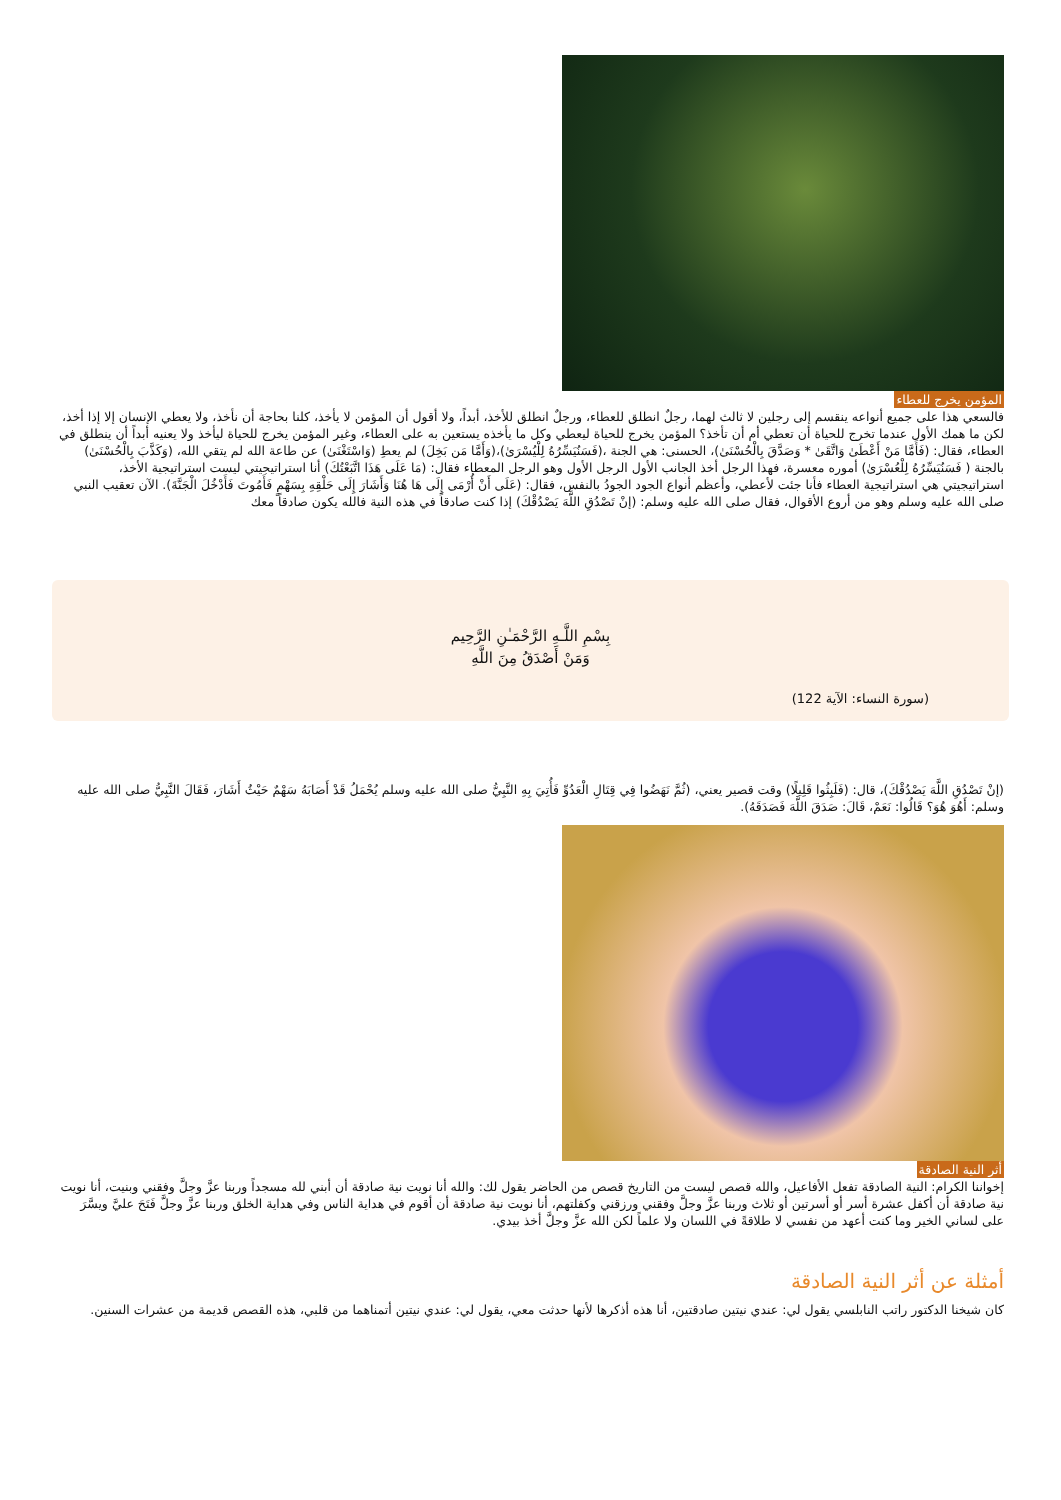المؤمن يخرج للعطاء
فالسعي هذا على جميع أنواعه ينقسم إلى رجلين لا ثالث لهما، رجلٌ انطلق للعطاء، ورجلٌ انطلق للأخذ، أبداً، ولا أقول أن المؤمن لا يأخذ، كلنا بحاجة أن نأخذ، ولا يعطي الإنسان إلا إذا أخذ، لكن ما همك الأول عندما تخرج للحياة أن تعطي أم أن تأخذ؟ المؤمن يخرج للحياة ليعطي وكل ما يأخذه يستعين به على العطاء، وغير المؤمن يخرج للحياة ليأخذ ولا يعنيه أبداً أن ينطلق في العطاء، فقال: (فَأَمَّا مَنْ أَعْطَىٰ وَاتَّقَىٰ * وَصَدَّقَ بِالْحُسْنَىٰ)، الحسنى: هي الجنة ،(فَسَنُيَسِّرُهُ لِلْيُسْرَىٰ)،(وَأَمَّا مَن بَخِلَ) لم يعطِ (وَاسْتَغْنَىٰ) عن طاعة الله لم يتقي الله، (وَكَذَّبَ بِالْحُسْنَىٰ) بالجنة ( فَسَنُيَسِّرُهُ لِلْعُسْرَىٰ) أموره معسرة، فهذا الرجل أخذ الجانب الأول الرجل الأول وهو الرجل المعطاء فقال: (مَا عَلَى هَذَا اتَّبَعْتُكَ) أنا استراتيجيتي ليست استراتيجية الأخذ، استراتيجيتي هي استراتيجية العطاء فأنا جئت لأعطي، وأعظم أنواع الجود الجودُ بالنفس، فقال: (عَلَى أَنْ أُرْمَى إِلَى هَا هُنَا وَأَشَارَ إِلَى حَلْقِهِ بِسَهْمٍ فَأَمُوتَ فَأَدْخُلَ الْجَنَّةَ). الآن تعقيب النبي صلى الله عليه وسلم وهو من أروع الأقوال، فقال صلى الله عليه وسلم: (إنْ تَصْدُقِ اللَّهَ يَصْدُقْكَ) إذا كنت صادقاً في هذه النية فالله يكون صادقاً معك
بِسْمِ اللَّـهِ الرَّحْمَـٰنِ الرَّحِيم
وَمَنْ أَصْدَقُ مِنَ اللَّهِ
(سورة النساء: الآية 122)
(إنْ تَصْدُقِ اللَّهَ يَصْدُقْكَ)، قال: (فَلَبِثُوا قَلِيلًا) وقت قصير يعني، (ثُمَّ نَهَضُوا فِي قِتَالِ الْعَدُوِّ فَأُتِيَ بِهِ النَّبِيُّ صلى الله عليه وسلم يُحْمَلُ قَدْ أَصَابَهُ سَهْمٌ حَيْثُ أَشَارَ، فَقَالَ النَّبِيُّ صلى الله عليه وسلم: أَهُوَ هُوَ؟ قَالُوا: نَعَمْ، قَالَ: صَدَقَ اللَّهَ فَصَدَقَهُ).
أثر النية الصادقة
إخواننا الكرام: النية الصادقة تفعل الأفاعيل، والله قصص ليست من التاريخ قصص من الحاضر يقول لك: والله أنا نويت نية صادقة أن أبني لله مسجداً وربنا عزَّ وجلَّ وفقني وبنيت، أنا نويت نية صادقة أن أكفل عشرة أسر أو أسرتين أو ثلاث وربنا عزَّ وجلَّ وفقني ورزقني وكفلتهم، أنا نويت نية صادقة أن أقوم في هداية الناس وفي هداية الخلق وربنا عزَّ وجلَّ فَتَحَ عليَّ ويسَّرَ على لساني الخير وما كنت أعهد من نفسي لا طلاقةً في اللسان ولا علماً لكن الله عزَّ وجلَّ أخذ بيدي.
أمثلة عن أثر النية الصادقة
كان شيخنا الدكتور راتب النابلسي يقول لي: عندي نيتين صادقتين، أنا هذه أذكرها لأنها حدثت معي، يقول لي: عندي نيتين أتمناهما من قلبي، هذه القصص قديمة من عشرات السنين.